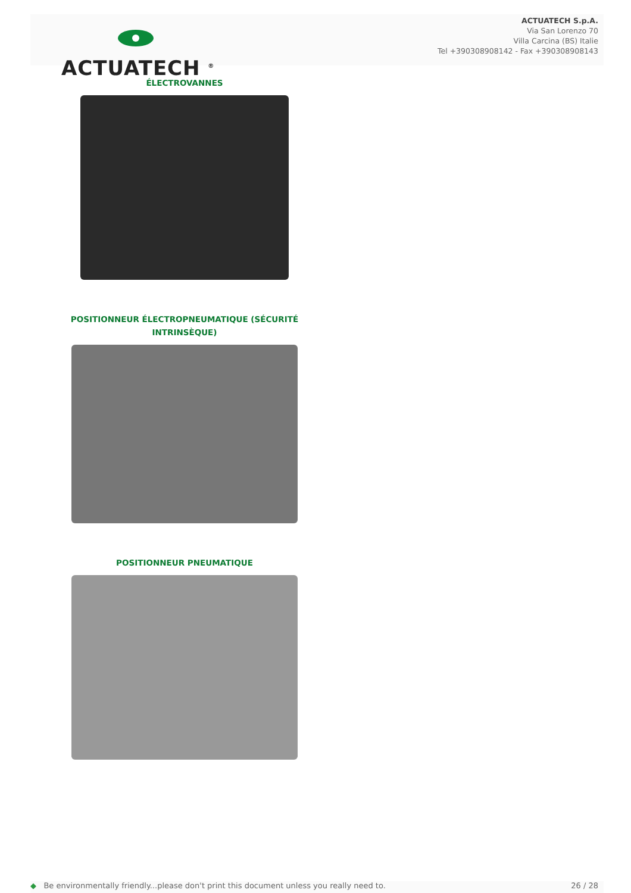ACTUATECH <sup>®</sup>
ACTUATECH S.p.A.
Via San Lorenzo 70
Villa Carcina (BS) Italie
Tel +390308908142 - Fax +390308908143
ÉLECTROVANNES
POSITIONNEUR ÉLECTROPNEUMATIQUE (SÉCURITÉ INTRINSÈQUE)
POSITIONNEUR PNEUMATIQUE
◆ Be environmentally friendly...please don't print this document unless you really need to. 26 / 28